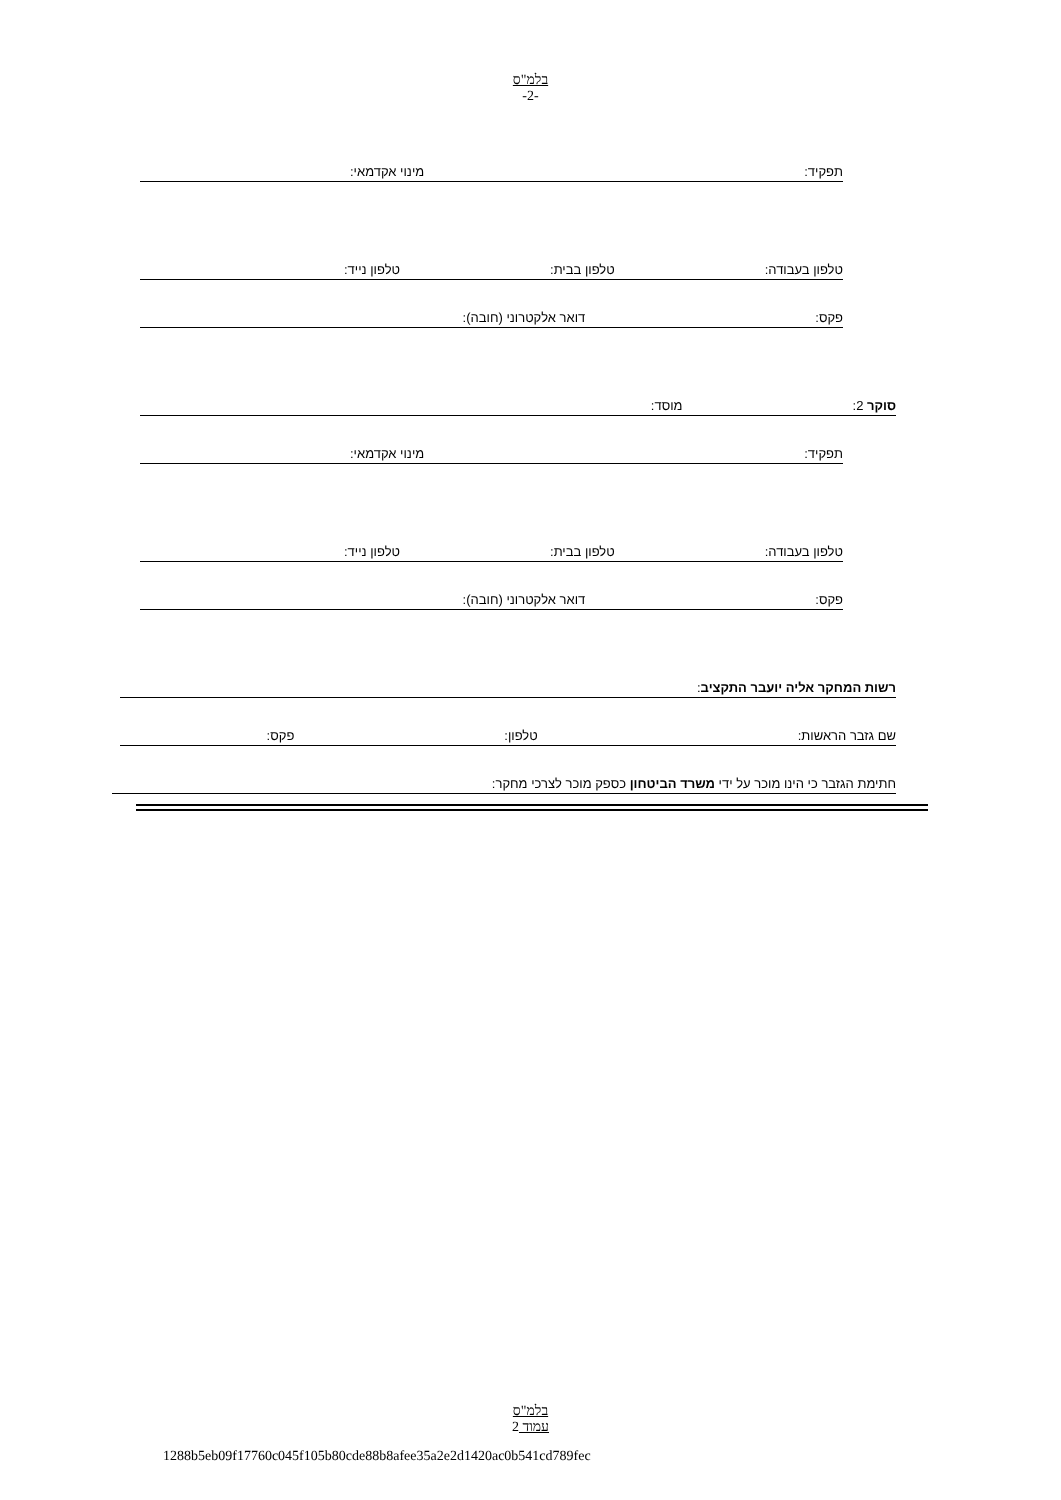בלמ"ס
-2-
תפקיד: מינוי אקדמאי:
טלפון בעבודה: טלפון בבית: טלפון נייד:
פקס: דואר אלקטרוני (חובה):
סוקר 2: מוסד:
תפקיד: מינוי אקדמאי:
טלפון בעבודה: טלפון בבית: טלפון נייד:
פקס: דואר אלקטרוני (חובה):
רשות המחקר אליה יועבר התקציב:
שם גזבר הראשות: טלפון: פקס:
חתימת הגזבר כי הינו מוכר על ידי משרד הביטחון כספק מוכר לצרכי מחקר:
בלמ"ס
עמוד 2
1288b5eb09f17760c045f105b80cde88b8afee35a2e2d1420ac0b541cd789fec